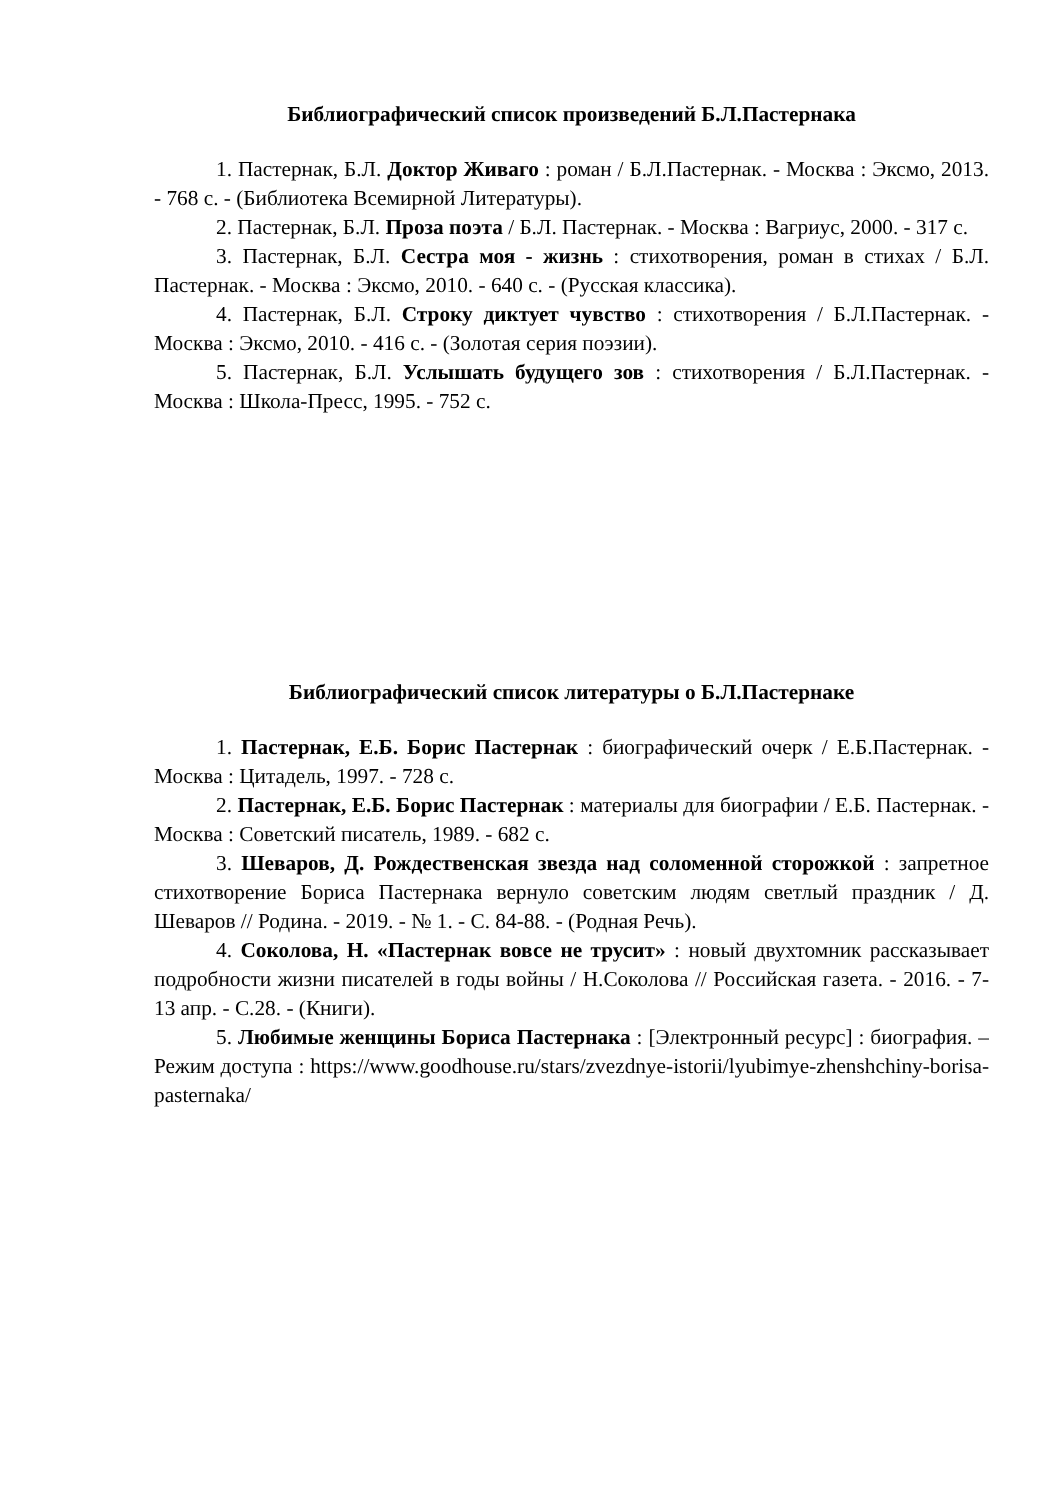Библиографический список произведений Б.Л.Пастернака
1. Пастернак, Б.Л. Доктор Живаго : роман / Б.Л.Пастернак. - Москва : Эксмо, 2013. - 768 с. - (Библиотека Всемирной Литературы).
2. Пастернак, Б.Л. Проза поэта / Б.Л. Пастернак. - Москва : Вагриус, 2000. - 317 с.
3. Пастернак, Б.Л. Сестра моя - жизнь : стихотворения, роман в стихах / Б.Л. Пастернак. - Москва : Эксмо, 2010. - 640 с. - (Русская классика).
4. Пастернак, Б.Л. Строку диктует чувство : стихотворения / Б.Л.Пастернак. - Москва : Эксмо, 2010. - 416 с. - (Золотая серия поэзии).
5. Пастернак, Б.Л. Услышать будущего зов : стихотворения / Б.Л.Пастернак. - Москва : Школа-Пресс, 1995. - 752 с.
Библиографический список литературы о Б.Л.Пастернаке
1. Пастернак, Е.Б. Борис Пастернак : биографический очерк / Е.Б.Пастернак. - Москва : Цитадель, 1997. - 728 с.
2. Пастернак, Е.Б. Борис Пастернак : материалы для биографии / Е.Б. Пастернак. - Москва : Советский писатель, 1989. - 682 с.
3. Шеваров, Д. Рождественская звезда над соломенной сторожкой : запретное стихотворение Бориса Пастернака вернуло советским людям светлый праздник / Д. Шеваров // Родина. - 2019. - № 1. - С. 84-88. - (Родная Речь).
4. Соколова, Н. «Пастернак вовсе не трусит» : новый двухтомник рассказывает подробности жизни писателей в годы войны / Н.Соколова // Российская газета. - 2016. - 7-13 апр. - С.28. - (Книги).
5. Любимые женщины Бориса Пастернака : [Электронный ресурс] : биография. – Режим доступа : https://www.goodhouse.ru/stars/zvezdnye-istorii/lyubimye-zhenshchiny-borisa-pasternaka/